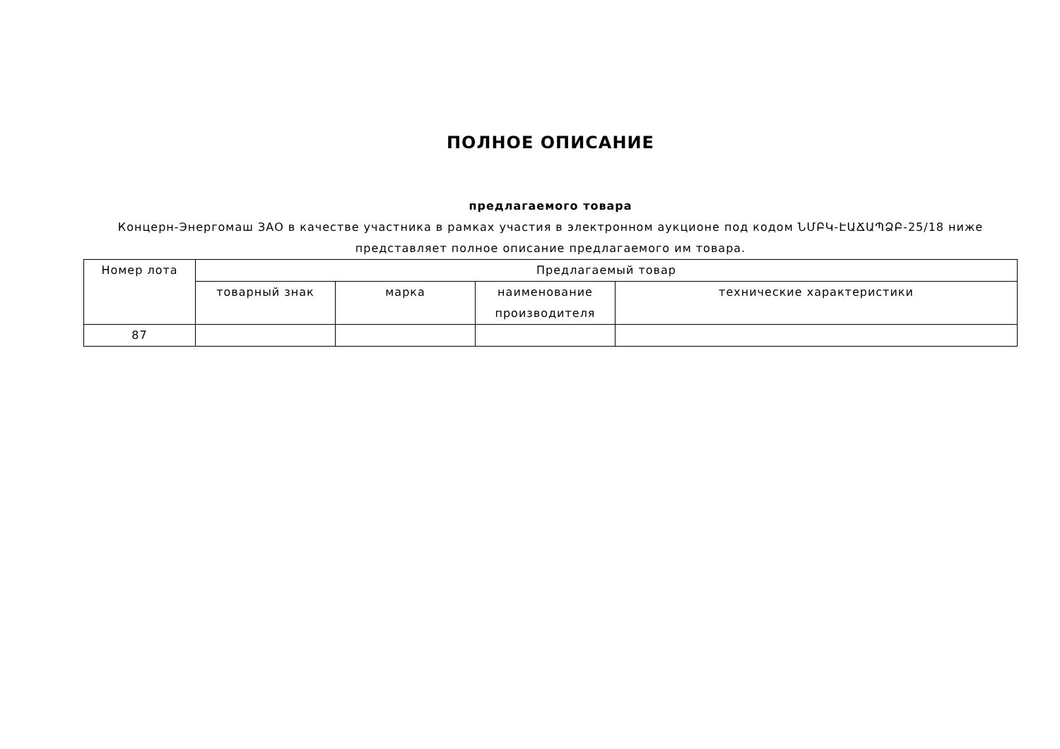ПОЛНОЕ ОПИСАНИЕ
предлагаемого товара
Концерн-Энергомаш ЗАО в качестве участника в рамках участия в электронном аукционе под кодом ՆՄԲԿ-ԷԱՃԱՊՁԲ-25/18 ниже представляет полное описание предлагаемого им товара.
| Номер лота | Предлагаемый товар | | | |
| --- | --- | --- | --- | --- |
| | товарный знак | марка | наименование производителя | технические характеристики |
| 87 | | | | |